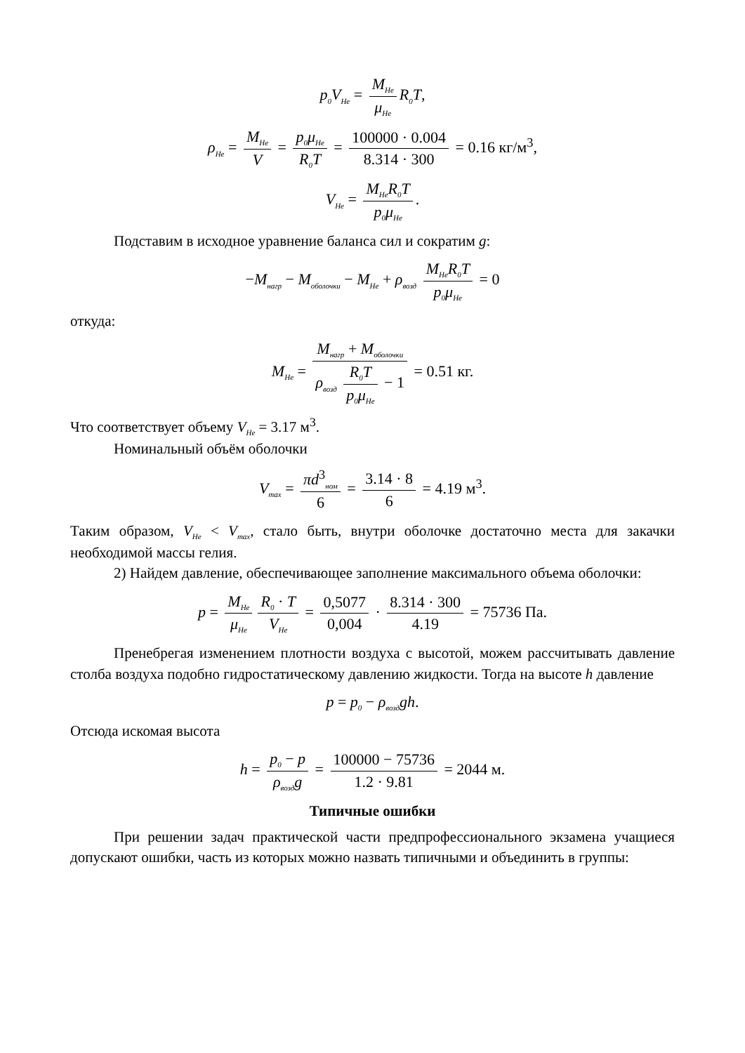p<sub>0</sub>V<sub>He</sub> = M<sub>He</sub> μ<sub>He</sub> R<sub>0</sub>T,
ρ<sub>He</sub> = M<sub>He</sub> V = p<sub>0</sub>μ<sub>He</sub> R<sub>0</sub>T = 100000 · 0.004 8.314 · 300 = 0.16 кг/м<sup>3</sup>,
V<sub>He</sub> = M<sub>He</sub>R<sub>0</sub>T p<sub>0</sub>μ<sub>He</sub>.
Подставим в исходное уравнение баланса сил и сократим g:
−M<sub>нагр</sub> − M<sub>оболочки</sub> − M<sub>He</sub> + ρ<sub>возд</sub> M<sub>He</sub>R<sub>0</sub>T p<sub>0</sub>μ<sub>He</sub> = 0
откуда:
M<sub>He</sub> = M<sub>нагр</sub> + M<sub>оболочки</sub> ρ<sub>возд</sub> R<sub>0</sub>T p<sub>0</sub>μ<sub>He</sub> − 1 = 0.51 кг.
Что соответствует объему V<sub>He</sub> = 3.17 м<sup>3</sup>.
Номинальный объём оболочки
V<sub>max</sub> = πd<sup>3</sup><sub>ном</sub> 6 = 3.14 · 8 6 = 4.19 м<sup>3</sup>.
Таким образом, V<sub>He</sub> < V<sub>max</sub>, стало быть, внутри оболочке достаточно места для закачки необходимой массы гелия.
2) Найдем давление, обеспечивающее заполнение максимального объема оболочки:
p = M<sub>He</sub> μ<sub>He</sub> R<sub>0</sub> · T V<sub>He</sub> = 0,5077 0,004 · 8.314 · 300 4.19 = 75736 Па.
Пренебрегая изменением плотности воздуха с высотой, можем рассчитывать давление столба воздуха подобно гидростатическому давлению жидкости. Тогда на высоте h давление
p = p<sub>0</sub> − ρ<sub>возд</sub>gh.
Отсюда искомая высота
h = p<sub>0</sub> − p ρ<sub>возд</sub>g = 100000 − 75736 1.2 · 9.81 = 2044 м.
Типичные ошибки
При решении задач практической части предпрофессионального экзамена учащиеся допускают ошибки, часть из которых можно назвать типичными и объединить в группы: